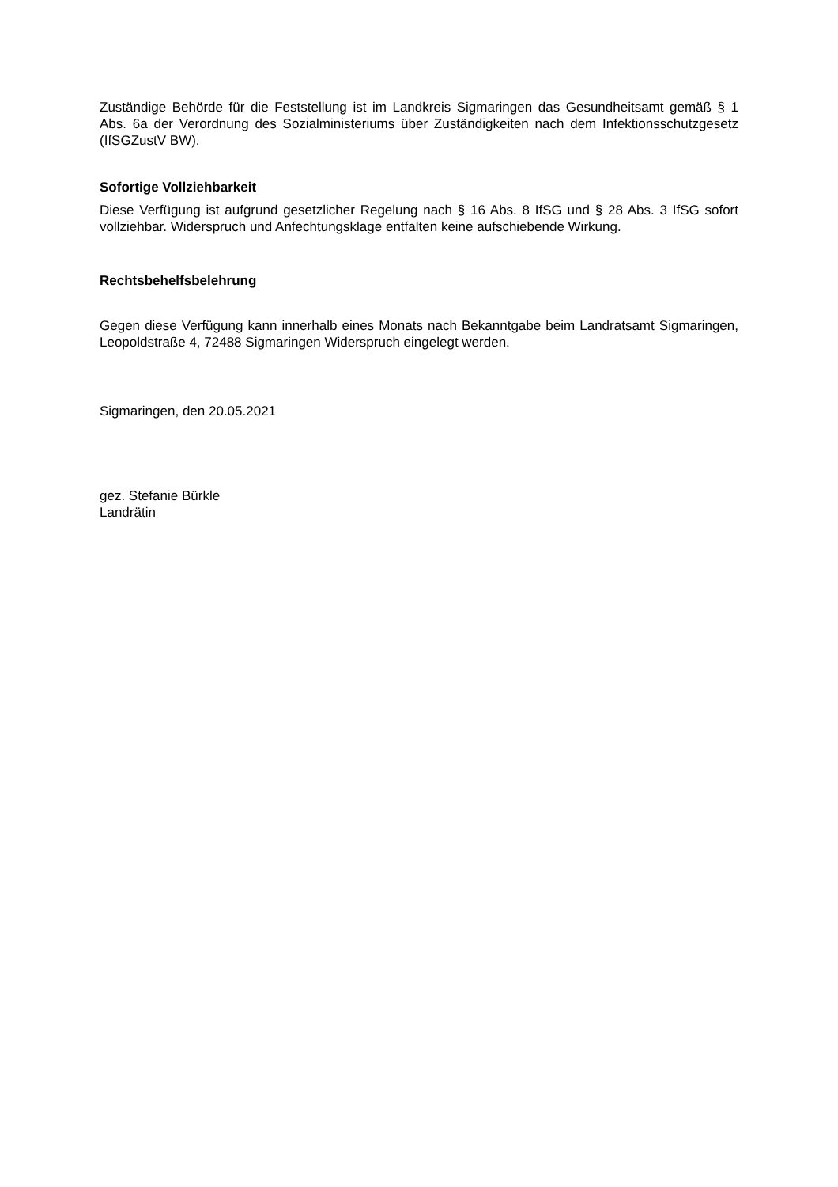Zuständige Behörde für die Feststellung ist im Landkreis Sigmaringen das Gesundheitsamt gemäß § 1 Abs. 6a der Verordnung des Sozialministeriums über Zuständigkeiten nach dem Infektionsschutzgesetz (IfSGZustV BW).
Sofortige Vollziehbarkeit
Diese Verfügung ist aufgrund gesetzlicher Regelung nach § 16 Abs. 8 IfSG und § 28 Abs. 3 IfSG sofort vollziehbar. Widerspruch und Anfechtungsklage entfalten keine aufschiebende Wirkung.
Rechtsbehelfsbelehrung
Gegen diese Verfügung kann innerhalb eines Monats nach Bekanntgabe beim Landratsamt Sigmaringen, Leopoldstraße 4, 72488 Sigmaringen Widerspruch eingelegt werden.
Sigmaringen, den 20.05.2021
gez. Stefanie Bürkle
Landrätin